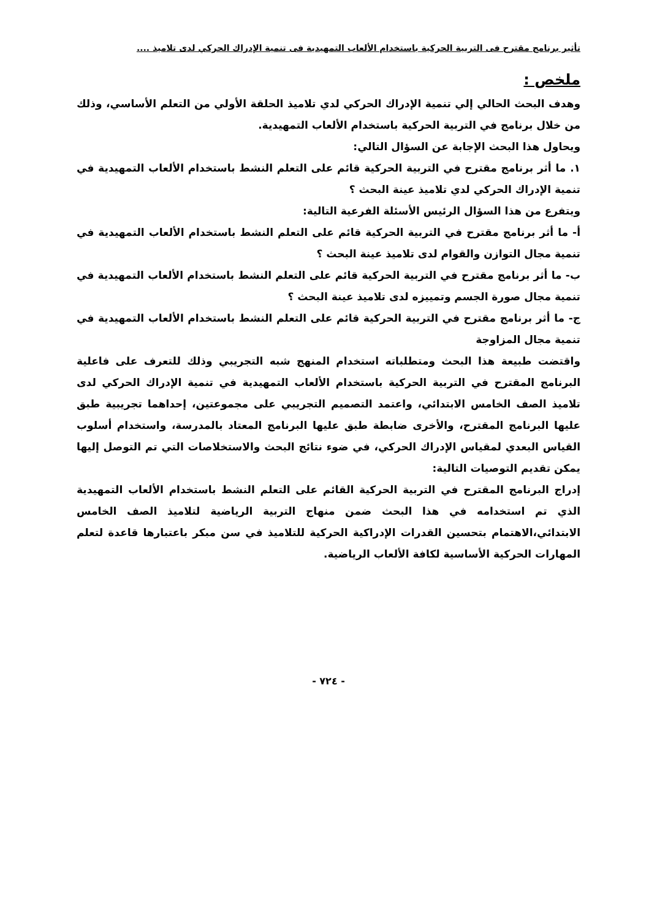تأثير برنامج مقترح فى التربية الحركية باستخدام الألعاب التمهيدية فى تنمية الإدراك الحركي لدى تلاميذ ....
ملخص :
وهدف البحث الحالي إلي تنمية الإدراك الحركي لدي تلاميذ الحلقة الأولي من التعلم الأساسي، وذلك من خلال برنامج في التربية الحركية باستخدام الألعاب التمهيدية.
ويحاول هذا البحث الإجابة عن السؤال التالي:
١. ما أثر برنامج مقترح في التربية الحركية قائم على التعلم النشط باستخدام الألعاب التمهيدية في تنمية الإدراك الحركي لدي تلاميذ عينة البحث ؟
ويتفرع من هذا السؤال الرئيس الأسئلة الفرعية التالية:
أ- ما أثر برنامج مقترح في التربية الحركية قائم على التعلم النشط باستخدام الألعاب التمهيدية في تنمية مجال التوازن والقوام لدى تلاميذ عينة البحث ؟
ب- ما أثر برنامج مقترح في التربية الحركية قائم على التعلم النشط باستخدام الألعاب التمهيدية في تنمية مجال صورة الجسم وتمييزه لدى تلاميذ عينة البحث ؟
ج- ما أثر برنامج مقترح في التربية الحركية قائم على التعلم النشط باستخدام الألعاب التمهيدية في تنمية مجال المزاوجة
واقتضت طبيعة هذا البحث ومتطلباته استخدام المنهج شبه التجريبي وذلك للتعرف على فاعلية البرنامج المقترح في التربية الحركية باستخدام الألعاب التمهيدية في تنمية الإدراك الحركي لدى تلاميذ الصف الخامس الابتدائي، واعتمد التصميم التجريبي على مجموعتين، إحداهما تجريبية طبق عليها البرنامج المقترح، والأخرى ضابطة طبق عليها البرنامج المعتاد بالمدرسة، واستخدام أسلوب القياس البعدي لمقياس الإدراك الحركي، في ضوء نتائج البحث والاستخلاصات التي تم التوصل إليها يمكن تقديم التوصيات التالية:
إدراج البرنامج المقترح في التربية الحركية القائم على التعلم النشط باستخدام الألعاب التمهيدية الذي تم استخدامه في هذا البحث ضمن منهاج التربية الرياضية لتلاميذ الصف الخامس الابتدائي،الاهتمام بتحسين القدرات الإدراكية الحركية للتلاميذ في سن مبكر باعتبارها قاعدة لتعلم المهارات الحركية الأساسية لكافة الألعاب الرياضية.
- ٧٢٤ -